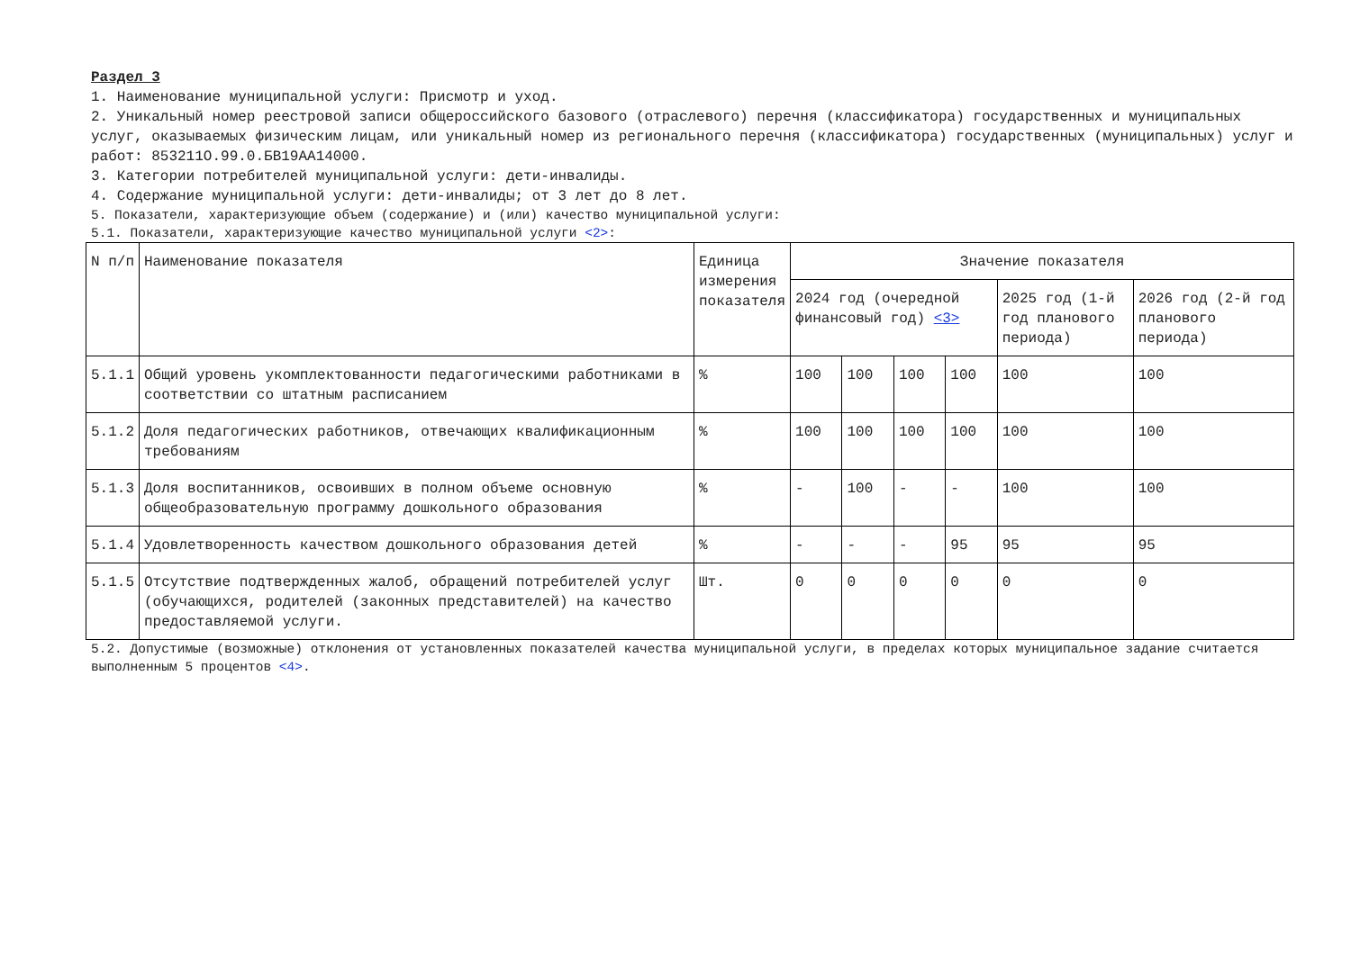Раздел 3
1. Наименование муниципальной услуги: Присмотр и уход.
2. Уникальный номер реестровой записи общероссийского базового (отраслевого) перечня (классификатора) государственных и муниципальных услуг, оказываемых физическим лицам, или уникальный номер из регионального перечня (классификатора) государственных (муниципальных) услуг и работ: 853211О.99.0.БВ19АА14000.
3. Категории потребителей муниципальной услуги: дети-инвалиды.
4. Содержание муниципальной услуги: дети-инвалиды; от 3 лет до 8 лет.
5. Показатели, характеризующие объем (содержание) и (или) качество муниципальной услуги:
5.1. Показатели, характеризующие качество муниципальной услуги <2>:
| N п/п | Наименование показателя | Единица измерения показателя | Значение показателя | | | | | |
| --- | --- | --- | --- | --- | --- | --- | --- | --- |
| | | | 2024 год (очередной финансовый год) <3> | | | | 2025 год (1-й год планового периода) | 2026 год (2-й год планового периода) |
| 5.1.1 | Общий уровень укомплектованности педагогическими работниками в соответствии со штатным расписанием | % | 100 | 100 | 100 | 100 | 100 | 100 |
| 5.1.2 | Доля педагогических работников, отвечающих квалификационным требованиям | % | 100 | 100 | 100 | 100 | 100 | 100 |
| 5.1.3 | Доля воспитанников, освоивших в полном объеме основную общеобразовательную программу дошкольного образования | % | - | 100 | - | - | 100 | 100 |
| 5.1.4 | Удовлетворенность качеством дошкольного образования детей | % | - | - | - | 95 | 95 | 95 |
| 5.1.5 | Отсутствие подтвержденных жалоб, обращений потребителей услуг (обучающихся, родителей (законных представителей) на качество предоставляемой услуги. | Шт. | 0 | 0 | 0 | 0 | 0 | 0 |
5.2. Допустимые (возможные) отклонения от установленных показателей качества муниципальной услуги, в пределах которых муниципальное задание считается выполненным 5 процентов <4>.